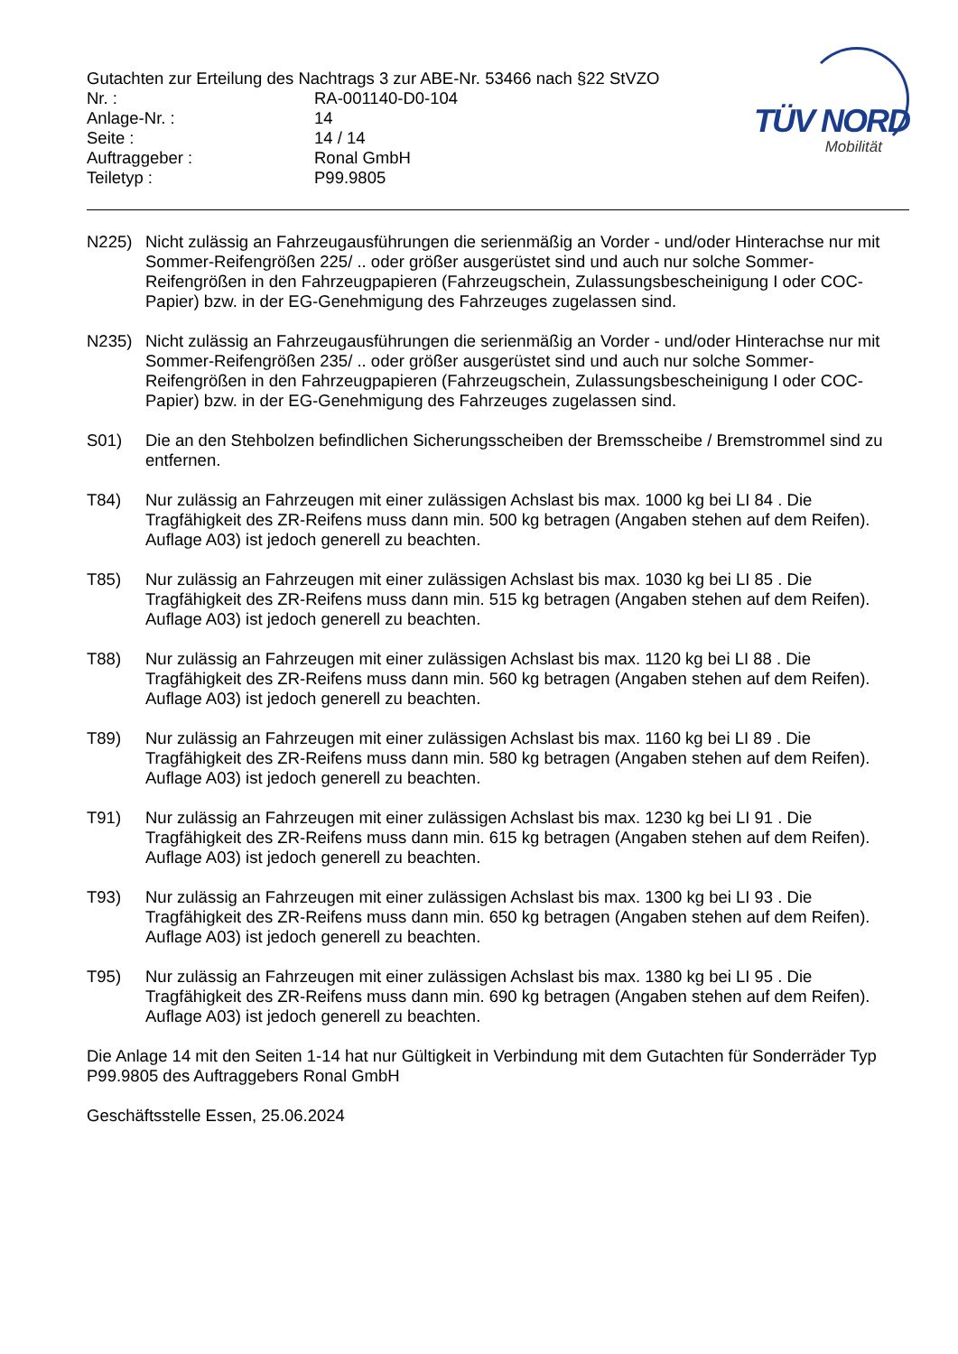Gutachten zur Erteilung des Nachtrags 3 zur ABE-Nr. 53466 nach §22 StVZO
| Nr. : | RA-001140-D0-104 |
| Anlage-Nr. : | 14 |
| Seite : | 14 / 14 |
| Auftraggeber : | Ronal GmbH |
| Teiletyp : | P99.9805 |
TÜV NORD
Mobilität
N225) Nicht zulässig an Fahrzeugausführungen die serienmäßig an Vorder - und/oder Hinterachse nur mit Sommer-Reifengrößen 225/ .. oder größer ausgerüstet sind und auch nur solche Sommer-Reifengrößen in den Fahrzeugpapieren (Fahrzeugschein, Zulassungsbescheinigung I oder COC- Papier) bzw. in der EG-Genehmigung des Fahrzeuges zugelassen sind.
N235) Nicht zulässig an Fahrzeugausführungen die serienmäßig an Vorder - und/oder Hinterachse nur mit Sommer-Reifengrößen 235/ .. oder größer ausgerüstet sind und auch nur solche Sommer-Reifengrößen in den Fahrzeugpapieren (Fahrzeugschein, Zulassungsbescheinigung I oder COC- Papier) bzw. in der EG-Genehmigung des Fahrzeuges zugelassen sind.
S01) Die an den Stehbolzen befindlichen Sicherungsscheiben der Bremsscheibe / Bremstrommel sind zu entfernen.
T84) Nur zulässig an Fahrzeugen mit einer zulässigen Achslast bis max. 1000 kg bei LI 84 . Die Tragfähigkeit des ZR-Reifens muss dann min. 500 kg betragen (Angaben stehen auf dem Reifen). Auflage A03) ist jedoch generell zu beachten.
T85) Nur zulässig an Fahrzeugen mit einer zulässigen Achslast bis max. 1030 kg bei LI 85 . Die Tragfähigkeit des ZR-Reifens muss dann min. 515 kg betragen (Angaben stehen auf dem Reifen). Auflage A03) ist jedoch generell zu beachten.
T88) Nur zulässig an Fahrzeugen mit einer zulässigen Achslast bis max. 1120 kg bei LI 88 . Die Tragfähigkeit des ZR-Reifens muss dann min. 560 kg betragen (Angaben stehen auf dem Reifen). Auflage A03) ist jedoch generell zu beachten.
T89) Nur zulässig an Fahrzeugen mit einer zulässigen Achslast bis max. 1160 kg bei LI 89 . Die Tragfähigkeit des ZR-Reifens muss dann min. 580 kg betragen (Angaben stehen auf dem Reifen). Auflage A03) ist jedoch generell zu beachten.
T91) Nur zulässig an Fahrzeugen mit einer zulässigen Achslast bis max. 1230 kg bei LI 91 . Die Tragfähigkeit des ZR-Reifens muss dann min. 615 kg betragen (Angaben stehen auf dem Reifen). Auflage A03) ist jedoch generell zu beachten.
T93) Nur zulässig an Fahrzeugen mit einer zulässigen Achslast bis max. 1300 kg bei LI 93 . Die Tragfähigkeit des ZR-Reifens muss dann min. 650 kg betragen (Angaben stehen auf dem Reifen). Auflage A03) ist jedoch generell zu beachten.
T95) Nur zulässig an Fahrzeugen mit einer zulässigen Achslast bis max. 1380 kg bei LI 95 . Die Tragfähigkeit des ZR-Reifens muss dann min. 690 kg betragen (Angaben stehen auf dem Reifen). Auflage A03) ist jedoch generell zu beachten.
Die Anlage 14 mit den Seiten 1-14 hat nur Gültigkeit in Verbindung mit dem Gutachten für Sonderräder Typ P99.9805 des Auftraggebers Ronal GmbH
Geschäftsstelle Essen, 25.06.2024